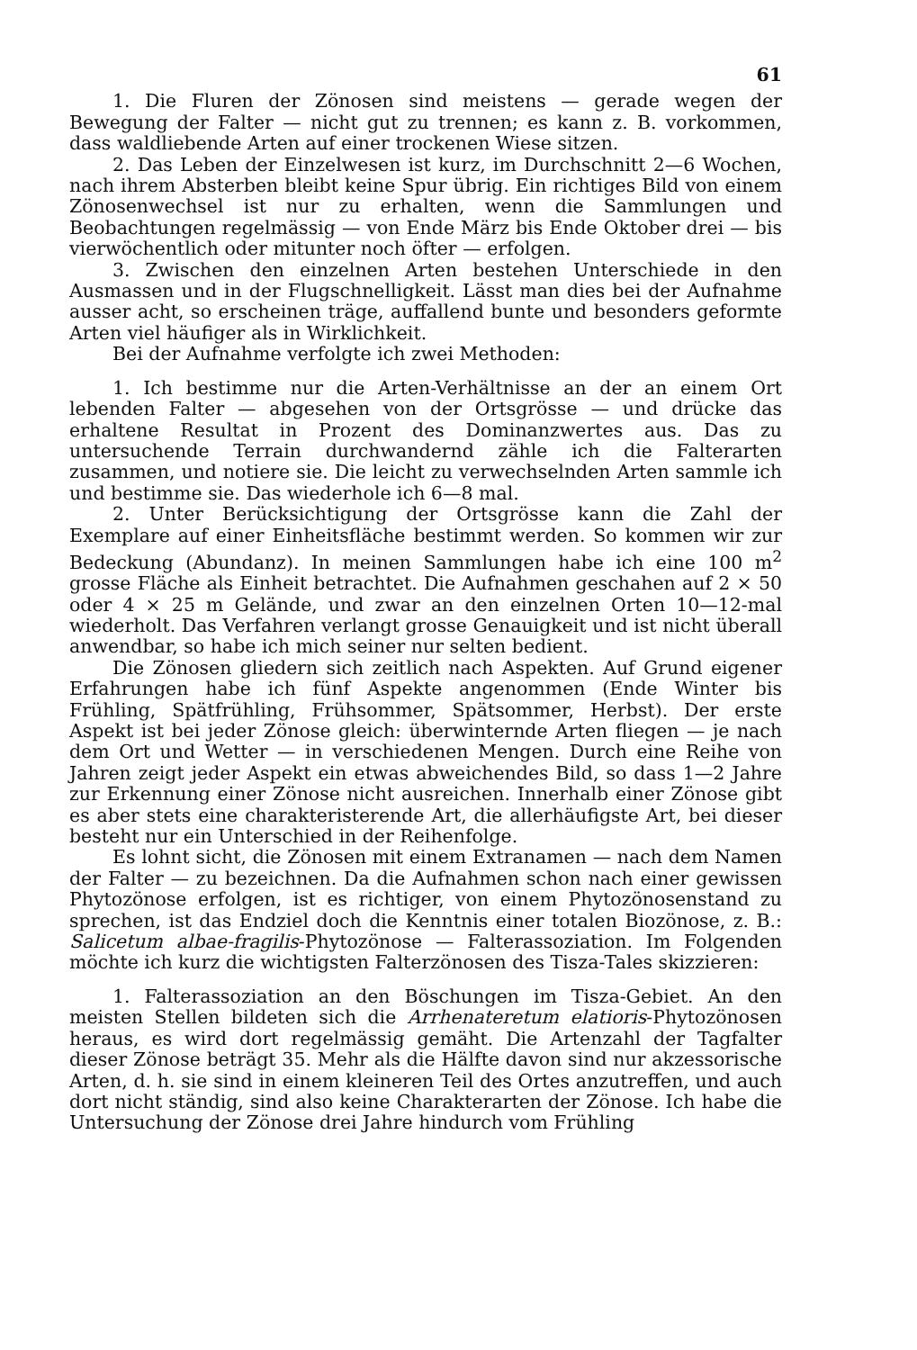61
1. Die Fluren der Zönosen sind meistens — gerade wegen der Bewegung der Falter — nicht gut zu trennen; es kann z. B. vorkommen, dass waldliebende Arten auf einer trockenen Wiese sitzen.
2. Das Leben der Einzelwesen ist kurz, im Durchschnitt 2—6 Wochen, nach ihrem Absterben bleibt keine Spur übrig. Ein richtiges Bild von einem Zönosenwechsel ist nur zu erhalten, wenn die Sammlungen und Beobachtungen regelmässig — von Ende März bis Ende Oktober drei — bis vierwöchentlich oder mitunter noch öfter — erfolgen.
3. Zwischen den einzelnen Arten bestehen Unterschiede in den Ausmassen und in der Flugschnelligkeit. Lässt man dies bei der Aufnahme ausser acht, so erscheinen träge, auffallend bunte und besonders geformte Arten viel häufiger als in Wirklichkeit.
Bei der Aufnahme verfolgte ich zwei Methoden:
1. Ich bestimme nur die Arten-Verhältnisse an der an einem Ort lebenden Falter — abgesehen von der Ortsgrösse — und drücke das erhaltene Resultat in Prozent des Dominanzwertes aus. Das zu untersuchende Terrain durchwandernd zähle ich die Falterarten zusammen, und notiere sie. Die leicht zu verwechselnden Arten sammle ich und bestimme sie. Das wiederhole ich 6—8 mal.
2. Unter Berücksichtigung der Ortsgrösse kann die Zahl der Exemplare auf einer Einheitsfläche bestimmt werden. So kommen wir zur Bedeckung (Abundanz). In meinen Sammlungen habe ich eine 100 m<sup>2</sup> grosse Fläche als Einheit betrachtet. Die Aufnahmen geschahen auf 2 × 50 oder 4 × 25 m Gelände, und zwar an den einzelnen Orten 10—12-mal wiederholt. Das Verfahren verlangt grosse Genauigkeit und ist nicht überall anwendbar, so habe ich mich seiner nur selten bedient.
Die Zönosen gliedern sich zeitlich nach Aspekten. Auf Grund eigener Erfahrungen habe ich fünf Aspekte angenommen (Ende Winter bis Frühling, Spätfrühling, Frühsommer, Spätsommer, Herbst). Der erste Aspekt ist bei jeder Zönose gleich: überwinternde Arten fliegen — je nach dem Ort und Wetter — in verschiedenen Mengen. Durch eine Reihe von Jahren zeigt jeder Aspekt ein etwas abweichendes Bild, so dass 1—2 Jahre zur Erkennung einer Zönose nicht ausreichen. Innerhalb einer Zönose gibt es aber stets eine charakteristerende Art, die allerhäufigste Art, bei dieser besteht nur ein Unterschied in der Reihenfolge.
Es lohnt sicht, die Zönosen mit einem Extranamen — nach dem Namen der Falter — zu bezeichnen. Da die Aufnahmen schon nach einer gewissen Phytozönose erfolgen, ist es richtiger, von einem Phytozönosenstand zu sprechen, ist das Endziel doch die Kenntnis einer totalen Biozönose, z. B.: Salicetum albae-fragilis-Phytozönose — Falterassoziation. Im Folgenden möchte ich kurz die wichtigsten Falterzönosen des Tisza-Tales skizzieren:
1. Falterassoziation an den Böschungen im Tisza-Gebiet. An den meisten Stellen bildeten sich die Arrhenateretum elatioris-Phytozönosen heraus, es wird dort regelmässig gemäht. Die Artenzahl der Tagfalter dieser Zönose beträgt 35. Mehr als die Hälfte davon sind nur akzessorische Arten, d. h. sie sind in einem kleineren Teil des Ortes anzutreffen, und auch dort nicht ständig, sind also keine Charakterarten der Zönose. Ich habe die Untersuchung der Zönose drei Jahre hindurch vom Frühling